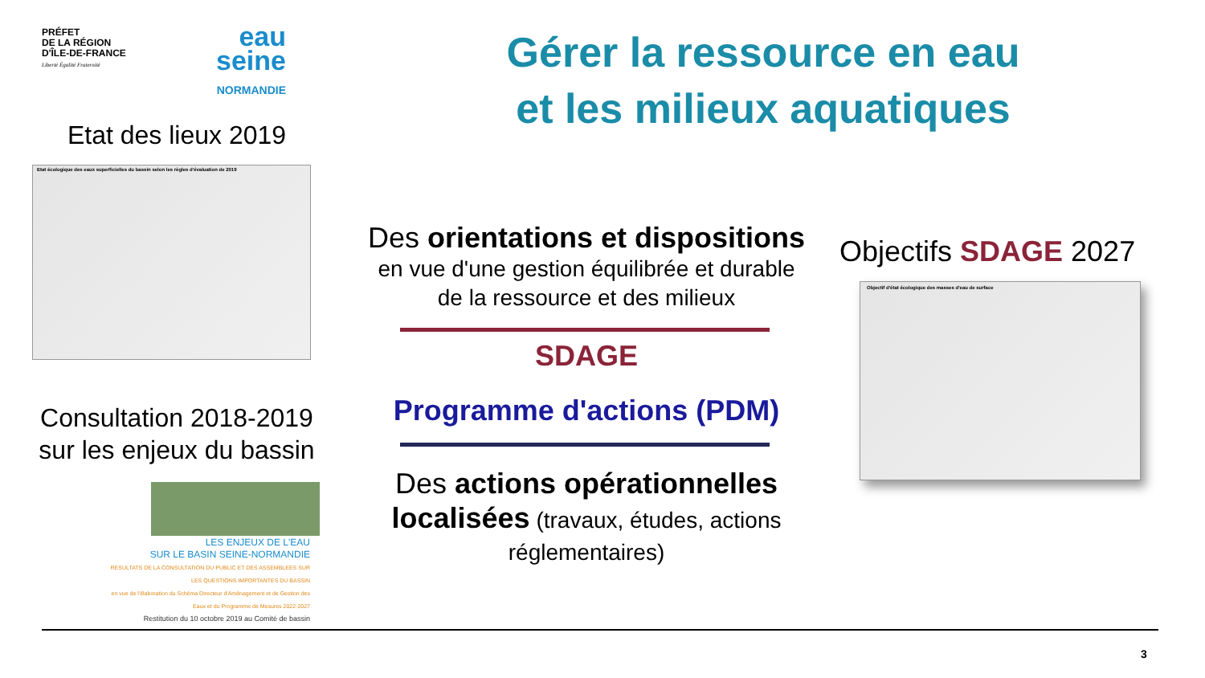PRÉFET
DE LA RÉGION
D'ÎLE-DE-FRANCE
Liberté Égalité Fraternité
eau
seine
NORMANDIE
Gérer la ressource en eau
et les milieux aquatiques
Etat des lieux 2019
Etat écologique des eaux superficielles du bassin selon les règles d'évaluation de 2019
Consultation 2018-2019
sur les enjeux du bassin
LES ENJEUX DE L'EAU
SUR LE BASIN SEINE-NORMANDIE
RESULTATS DE LA CONSULTATION DU PUBLIC ET DES ASSEMBLEES SUR LES QUESTIONS IMPORTANTES DU BASSIN
en vue de l'élaboration du Schéma Directeur d'Aménagement et de Gestion des Eaux et du Programme de Mesures 2022-2027
Restitution du 10 octobre 2019 au Comité de bassin
Des orientations et dispositions
en vue d'une gestion équilibrée et durable
de la ressource et des milieux
SDAGE
Programme d'actions (PDM)
Des actions opérationnelles
localisées (travaux, études, actions
réglementaires)
Objectifs SDAGE 2027
Objectif d'état écologique des masses d'eau de surface
3